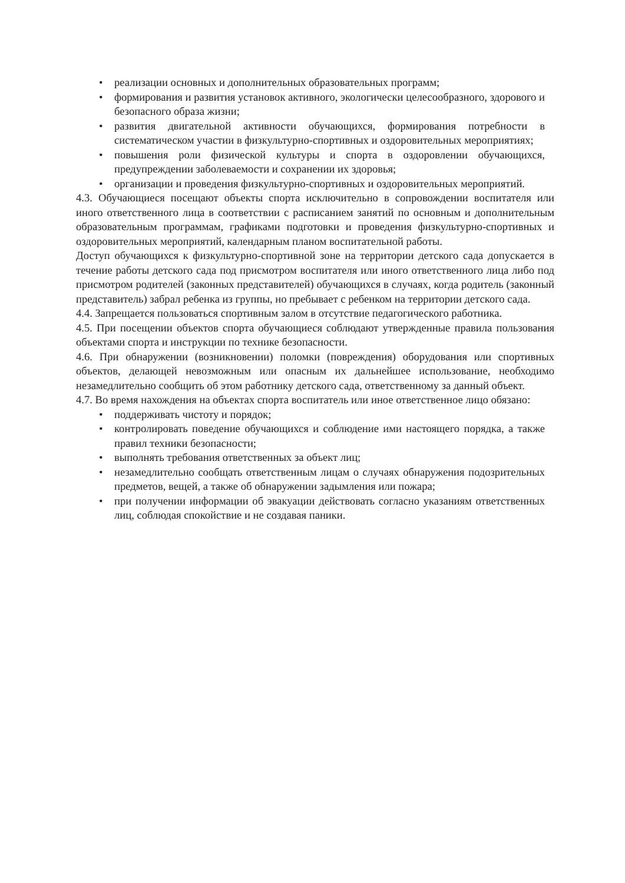• реализации основных и дополнительных образовательных программ;
• формирования и развития установок активного, экологически целесообразного, здорового и безопасного образа жизни;
• развития двигательной активности обучающихся, формирования потребности в систематическом участии в физкультурно-спортивных и оздоровительных мероприятиях;
• повышения роли физической культуры и спорта в оздоровлении обучающихся, предупреждении заболеваемости и сохранении их здоровья;
• организации и проведения физкультурно-спортивных и оздоровительных мероприятий.
4.3. Обучающиеся посещают объекты спорта исключительно в сопровождении воспитателя или иного ответственного лица в соответствии с расписанием занятий по основным и дополнительным образовательным программам, графиками подготовки и проведения физкультурно-спортивных и оздоровительных мероприятий, календарным планом воспитательной работы.
Доступ обучающихся к физкультурно-спортивной зоне на территории детского сада допускается в течение работы детского сада под присмотром воспитателя или иного ответственного лица либо под присмотром родителей (законных представителей) обучающихся в случаях, когда родитель (законный представитель) забрал ребенка из группы, но пребывает с ребенком на территории детского сада.
4.4. Запрещается пользоваться спортивным залом в отсутствие педагогического работника.
4.5. При посещении объектов спорта обучающиеся соблюдают утвержденные правила пользования объектами спорта и инструкции по технике безопасности.
4.6. При обнаружении (возникновении) поломки (повреждения) оборудования или спортивных объектов, делающей невозможным или опасным их дальнейшее использование, необходимо незамедлительно сообщить об этом работнику детского сада, ответственному за данный объект.
4.7. Во время нахождения на объектах спорта воспитатель или иное ответственное лицо обязано:
• поддерживать чистоту и порядок;
• контролировать поведение обучающихся и соблюдение ими настоящего порядка, а также правил техники безопасности;
• выполнять требования ответственных за объект лиц;
• незамедлительно сообщать ответственным лицам о случаях обнаружения подозрительных предметов, вещей, а также об обнаружении задымления или пожара;
• при получении информации об эвакуации действовать согласно указаниям ответственных лиц, соблюдая спокойствие и не создавая паники.